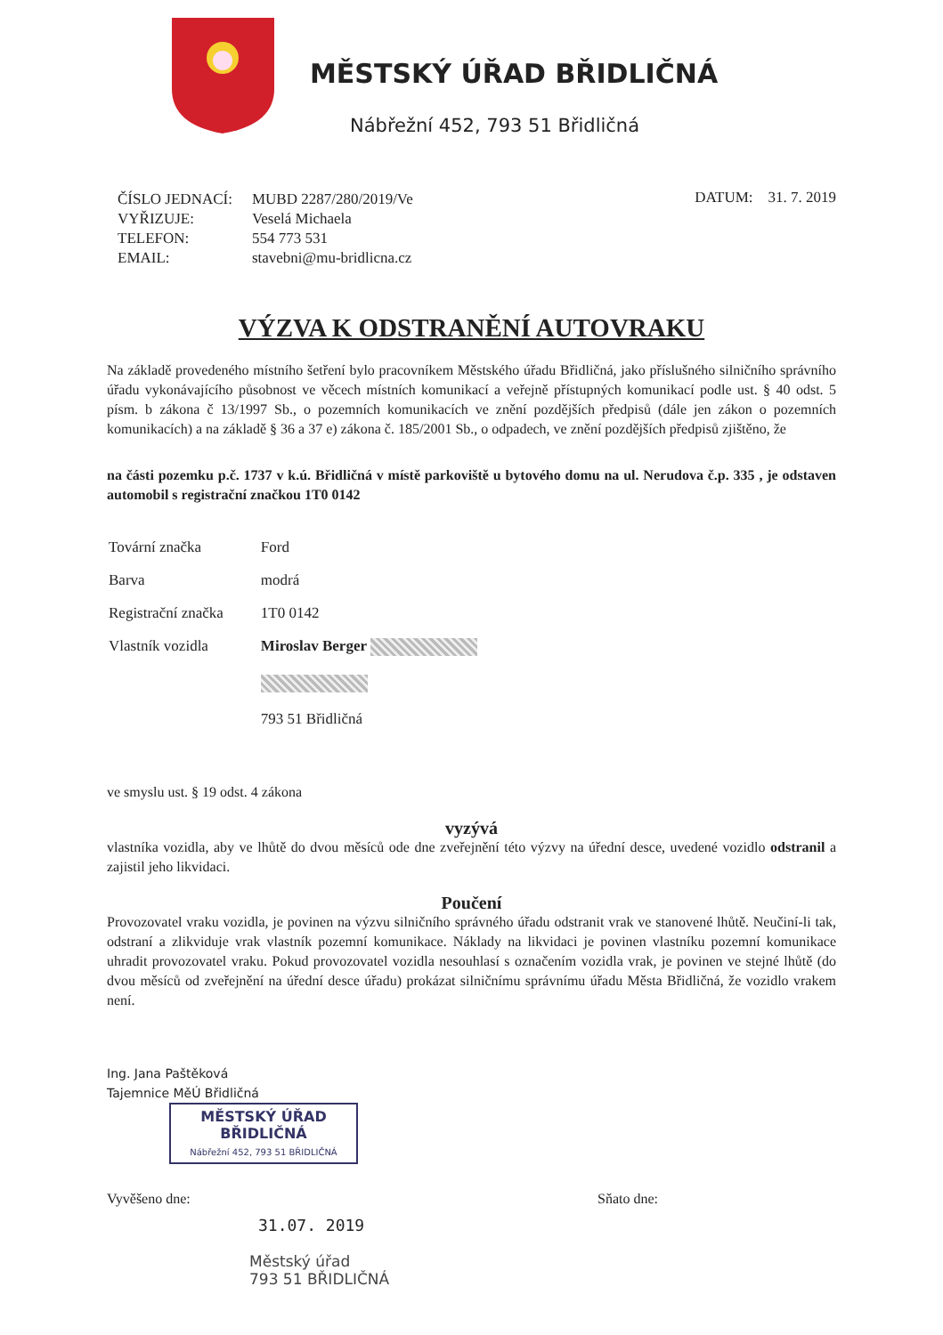MĚSTSKÝ ÚŘAD BŘIDLIČNÁ
Nábřežní 452, 793 51 Břidličná
| ČÍSLO JEDNACÍ: | MUBD 2287/280/2019/Ve |
| VYŘIZUJE: | Veselá Michaela |
| TELEFON: | 554 773 531 |
| EMAIL: | stavebni@mu-bridlicna.cz |
DATUM: 31. 7. 2019
VÝZVA K ODSTRANĚNÍ AUTOVRAKU
Na základě provedeného místního šetření bylo pracovníkem Městského úřadu Břidličná, jako příslušného silničního správního úřadu vykonávajícího působnost ve věcech místních komunikací a veřejně přístupných komunikací podle ust. § 40 odst. 5 písm. b zákona č 13/1997 Sb., o pozemních komunikacích ve znění pozdějších předpisů (dále jen zákon o pozemních komunikacích) a na základě § 36 a 37 e) zákona č. 185/2001 Sb., o odpadech, ve znění pozdějších předpisů zjištěno, že
na části pozemku p.č. 1737 v k.ú. Břidličná v místě parkoviště u bytového domu na ul. Nerudova č.p. 335 , je odstaven automobil s registrační značkou 1T0 0142
| Tovární značka | Ford |
| Barva | modrá |
| Registrační značka | 1T0 0142 |
| Vlastník vozidla | Miroslav Berger 793 51 Břidličná |
ve smyslu ust. § 19 odst. 4 zákona
vyzývá
vlastníka vozidla, aby ve lhůtě do dvou měsíců ode dne zveřejnění této výzvy na úřední desce, uvedené vozidlo odstranil a zajistil jeho likvidaci.
Poučení
Provozovatel vraku vozidla, je povinen na výzvu silničního správného úřadu odstranit vrak ve stanovené lhůtě. Neučiní-li tak, odstraní a zlikviduje vrak vlastník pozemní komunikace. Náklady na likvidaci je povinen vlastníku pozemní komunikace uhradit provozovatel vraku. Pokud provozovatel vozidla nesouhlasí s označením vozidla vrak, je povinen ve stejné lhůtě (do dvou měsíců od zveřejnění na úřední desce úřadu) prokázat silničnímu správnímu úřadu Města Břidličná, že vozidlo vrakem není.
Ing. Jana Paštěková
Tajemnice MěÚ Břidličná
MĚSTSKÝ ÚŘAD
BŘIDLIČNÁ
Nábřežní 452, 793 51 BŘIDLIČNÁ
Vyvěšeno dne: Sňato dne:
31.07. 2019
Městský úřad
793 51 BŘIDLIČNÁ